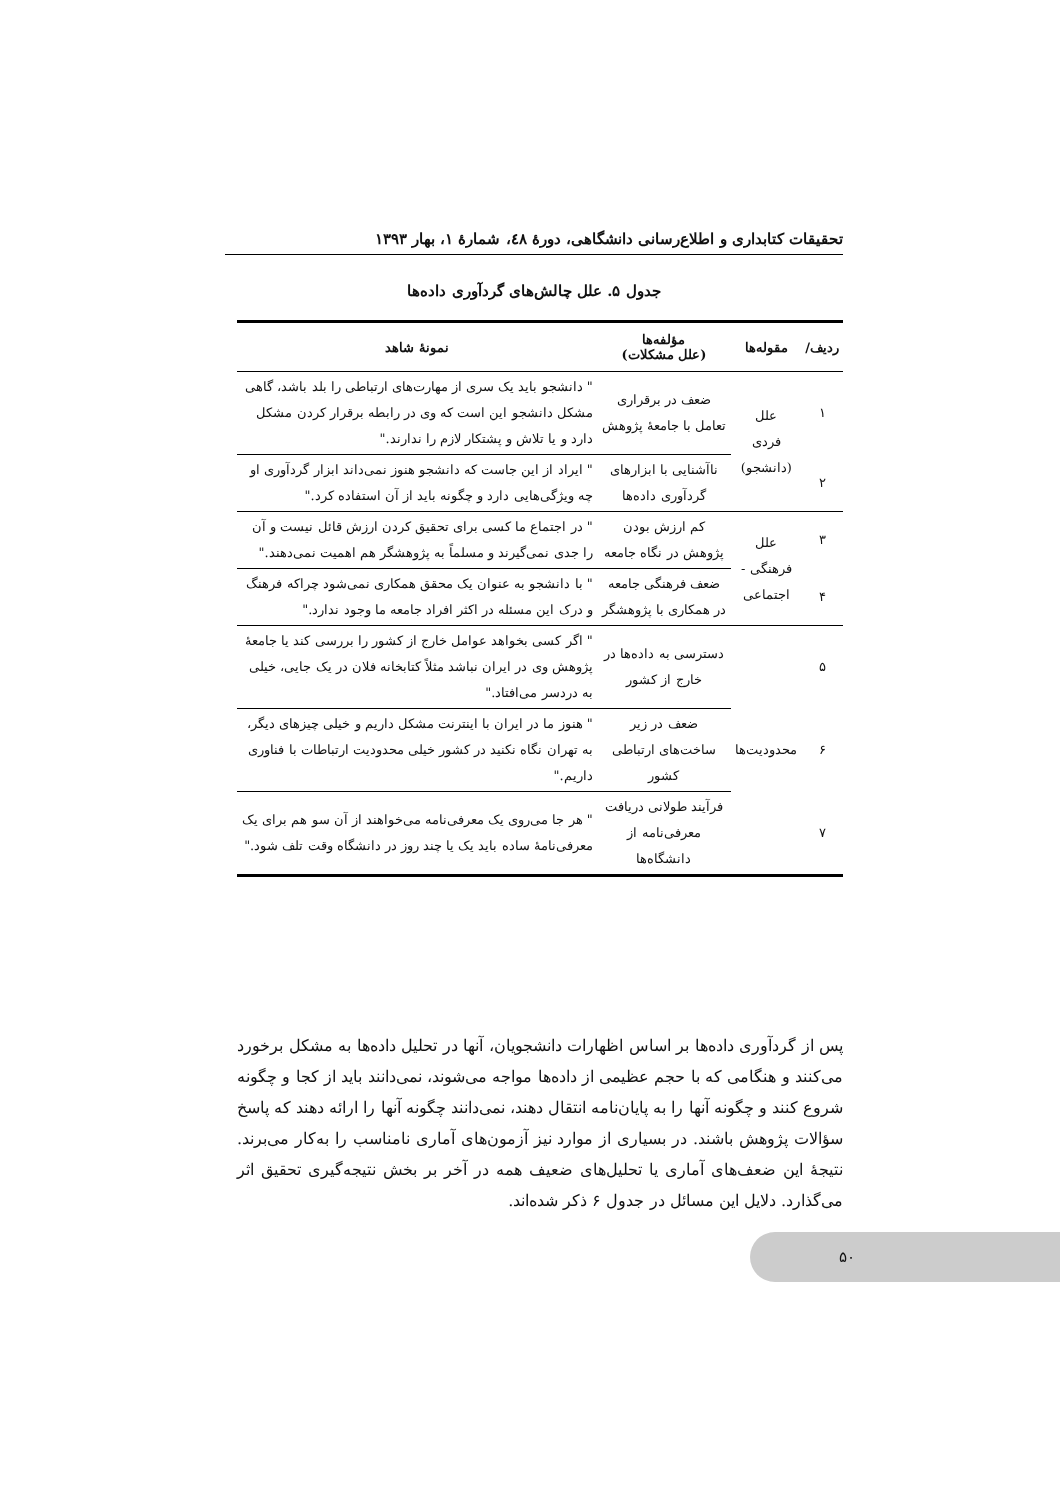تحقیقات کتابداری و اطلاع‌رسانی دانشگاهی، دورهٔ ٤٨، شمارهٔ ١، بهار ١٣٩٣
جدول ۵. علل چالش‌های گردآوری داده‌ها
| ردیف/ | مقوله‌ها | مؤلفه‌ها (علل مشکلات) | نمونهٔ شاهد |
| --- | --- | --- | --- |
| ١ | علل فردی (دانشجو) | ضعف در برقراری تعامل با جامعهٔ پژوهش | " دانشجو باید یک سری از مهارت‌های ارتباطی را بلد باشد، گاهی مشکل دانشجو این است که وی در رابطه برقرار کردن مشکل دارد و یا تلاش و پشتکار لازم را ندارند." |
| ٢ | | ناآشنایی با ابزارهای گردآوری داده‌ها | " ایراد از این جاست که دانشجو هنوز نمی‌داند ابزار گردآوری او چه ویژگی‌هایی دارد و چگونه باید از آن استفاده کرد." |
| ٣ | علل فرهنگی - اجتماعی | کم ارزش بودن پژوهش در نگاه جامعه | " در اجتماع ما کسی برای تحقیق کردن ارزش قائل نیست و آن را جدی نمی‌گیرند و مسلماً به پژوهشگر هم اهمیت نمی‌دهند." |
| ۴ | | ضعف فرهنگی جامعه در همکاری با پژوهشگر | " با دانشجو به عنوان یک محقق همکاری نمی‌شود چراکه فرهنگ و درک این مسئله در اکثر افراد جامعه ما وجود ندارد." |
| ۵ | محدودیت‌ها | دسترسی به داده‌ها در خارج از کشور | " اگر کسی بخواهد عوامل خارج از کشور را بررسی کند یا جامعهٔ پژوهش وی در ایران نباشد مثلاً کتابخانه فلان در یک جایی، خیلی به دردسر می‌افتاد." |
| ۶ | | ضعف در زیر ساخت‌های ارتباطی کشور | " هنوز ما در ایران با اینترنت مشکل داریم و خیلی چیزهای دیگر، به تهران نگاه نکنید در کشور خیلی محدودیت ارتباطات با فناوری داریم." |
| ٧ | | فرآیند طولانی دریافت معرفی‌نامه از دانشگاه‌ها | " هر جا می‌روی یک معرفی‌نامه می‌خواهند از آن سو هم برای یک معرفی‌نامهٔ ساده باید یک یا چند روز در دانشگاه وقت تلف شود." |
پس از گردآوری داده‌ها بر اساس اظهارات دانشجویان، آنها در تحلیل داده‌ها به مشکل برخورد می‌کنند و هنگامی که با حجم عظیمی از داده‌ها مواجه می‌شوند، نمی‌دانند باید از کجا و چگونه شروع کنند و چگونه آنها را به پایان‌نامه انتقال دهند، نمی‌دانند چگونه آنها را ارائه دهند که پاسخ سؤالات پژوهش باشند. در بسیاری از موارد نیز آزمون‌های آماری نامناسب را به‌کار می‌برند. نتیجهٔ این ضعف‌های آماری یا تحلیل‌های ضعیف همه در آخر بر بخش نتیجه‌گیری تحقیق اثر می‌گذارد. دلایل این مسائل در جدول ۶ ذکر شده‌اند.
۵٠